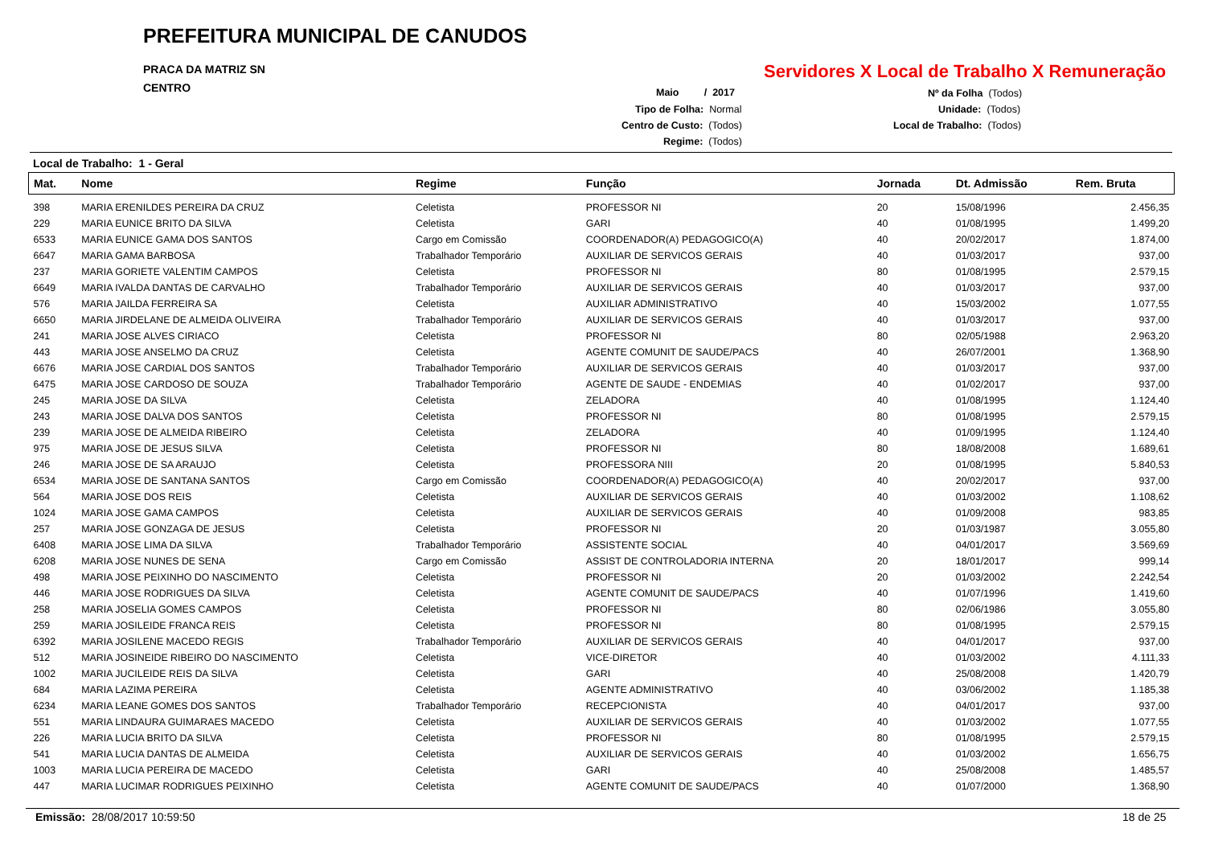PREFEITURA MUNICIPAL DE CANUDOS
PRACA DA MATRIZ SN
CENTRO
Servidores X Local de Trabalho X Remuneração
Maio / 2017
Tipo de Folha: Normal
Centro de Custo: (Todos)
Regime: (Todos)
Nº da Folha (Todos)
Unidade: (Todos)
Local de Trabalho: (Todos)
Local de Trabalho: 1 - Geral
| Mat. | Nome | Regime | Função | Jornada | Dt. Admissão | Rem. Bruta |
| --- | --- | --- | --- | --- | --- | --- |
| 398 | MARIA ERENILDES PEREIRA DA CRUZ | Celetista | PROFESSOR NI | 20 | 15/08/1996 | 2.456,35 |
| 229 | MARIA EUNICE BRITO DA SILVA | Celetista | GARI | 40 | 01/08/1995 | 1.499,20 |
| 6533 | MARIA EUNICE GAMA DOS SANTOS | Cargo em Comissão | COORDENADOR(A) PEDAGOGICO(A) | 40 | 20/02/2017 | 1.874,00 |
| 6647 | MARIA GAMA BARBOSA | Trabalhador Temporário | AUXILIAR DE SERVICOS GERAIS | 40 | 01/03/2017 | 937,00 |
| 237 | MARIA GORIETE VALENTIM CAMPOS | Celetista | PROFESSOR NI | 80 | 01/08/1995 | 2.579,15 |
| 6649 | MARIA IVALDA DANTAS DE CARVALHO | Trabalhador Temporário | AUXILIAR DE SERVICOS GERAIS | 40 | 01/03/2017 | 937,00 |
| 576 | MARIA JAILDA FERREIRA SA | Celetista | AUXILIAR ADMINISTRATIVO | 40 | 15/03/2002 | 1.077,55 |
| 6650 | MARIA JIRDELANE DE ALMEIDA OLIVEIRA | Trabalhador Temporário | AUXILIAR DE SERVICOS GERAIS | 40 | 01/03/2017 | 937,00 |
| 241 | MARIA JOSE ALVES CIRIACO | Celetista | PROFESSOR NI | 80 | 02/05/1988 | 2.963,20 |
| 443 | MARIA JOSE ANSELMO DA CRUZ | Celetista | AGENTE COMUNIT DE SAUDE/PACS | 40 | 26/07/2001 | 1.368,90 |
| 6676 | MARIA JOSE CARDIAL DOS SANTOS | Trabalhador Temporário | AUXILIAR DE SERVICOS GERAIS | 40 | 01/03/2017 | 937,00 |
| 6475 | MARIA JOSE CARDOSO DE SOUZA | Trabalhador Temporário | AGENTE DE SAUDE - ENDEMIAS | 40 | 01/02/2017 | 937,00 |
| 245 | MARIA JOSE DA SILVA | Celetista | ZELADORA | 40 | 01/08/1995 | 1.124,40 |
| 243 | MARIA JOSE DALVA DOS SANTOS | Celetista | PROFESSOR NI | 80 | 01/08/1995 | 2.579,15 |
| 239 | MARIA JOSE DE ALMEIDA RIBEIRO | Celetista | ZELADORA | 40 | 01/09/1995 | 1.124,40 |
| 975 | MARIA JOSE DE JESUS SILVA | Celetista | PROFESSOR NI | 80 | 18/08/2008 | 1.689,61 |
| 246 | MARIA JOSE DE SA ARAUJO | Celetista | PROFESSORA NIII | 20 | 01/08/1995 | 5.840,53 |
| 6534 | MARIA JOSE DE SANTANA SANTOS | Cargo em Comissão | COORDENADOR(A) PEDAGOGICO(A) | 40 | 20/02/2017 | 937,00 |
| 564 | MARIA JOSE DOS REIS | Celetista | AUXILIAR DE SERVICOS GERAIS | 40 | 01/03/2002 | 1.108,62 |
| 1024 | MARIA JOSE GAMA CAMPOS | Celetista | AUXILIAR DE SERVICOS GERAIS | 40 | 01/09/2008 | 983,85 |
| 257 | MARIA JOSE GONZAGA DE JESUS | Celetista | PROFESSOR NI | 20 | 01/03/1987 | 3.055,80 |
| 6408 | MARIA JOSE LIMA DA SILVA | Trabalhador Temporário | ASSISTENTE SOCIAL | 40 | 04/01/2017 | 3.569,69 |
| 6208 | MARIA JOSE NUNES DE SENA | Cargo em Comissão | ASSIST DE CONTROLADORIA INTERNA | 20 | 18/01/2017 | 999,14 |
| 498 | MARIA JOSE PEIXINHO DO NASCIMENTO | Celetista | PROFESSOR NI | 20 | 01/03/2002 | 2.242,54 |
| 446 | MARIA JOSE RODRIGUES DA SILVA | Celetista | AGENTE COMUNIT DE SAUDE/PACS | 40 | 01/07/1996 | 1.419,60 |
| 258 | MARIA JOSELIA GOMES CAMPOS | Celetista | PROFESSOR NI | 80 | 02/06/1986 | 3.055,80 |
| 259 | MARIA JOSILEIDE FRANCA REIS | Celetista | PROFESSOR NI | 80 | 01/08/1995 | 2.579,15 |
| 6392 | MARIA JOSILENE MACEDO REGIS | Trabalhador Temporário | AUXILIAR DE SERVICOS GERAIS | 40 | 04/01/2017 | 937,00 |
| 512 | MARIA JOSINEIDE RIBEIRO DO NASCIMENTO | Celetista | VICE-DIRETOR | 40 | 01/03/2002 | 4.111,33 |
| 1002 | MARIA JUCILEIDE REIS DA SILVA | Celetista | GARI | 40 | 25/08/2008 | 1.420,79 |
| 684 | MARIA LAZIMA PEREIRA | Celetista | AGENTE ADMINISTRATIVO | 40 | 03/06/2002 | 1.185,38 |
| 6234 | MARIA LEANE GOMES DOS SANTOS | Trabalhador Temporário | RECEPCIONISTA | 40 | 04/01/2017 | 937,00 |
| 551 | MARIA LINDAURA GUIMARAES MACEDO | Celetista | AUXILIAR DE SERVICOS GERAIS | 40 | 01/03/2002 | 1.077,55 |
| 226 | MARIA LUCIA BRITO DA SILVA | Celetista | PROFESSOR NI | 80 | 01/08/1995 | 2.579,15 |
| 541 | MARIA LUCIA DANTAS DE ALMEIDA | Celetista | AUXILIAR DE SERVICOS GERAIS | 40 | 01/03/2002 | 1.656,75 |
| 1003 | MARIA LUCIA PEREIRA DE MACEDO | Celetista | GARI | 40 | 25/08/2008 | 1.485,57 |
| 447 | MARIA LUCIMAR RODRIGUES PEIXINHO | Celetista | AGENTE COMUNIT DE SAUDE/PACS | 40 | 01/07/2000 | 1.368,90 |
Emissão: 28/08/2017 10:59:50 18 de 25